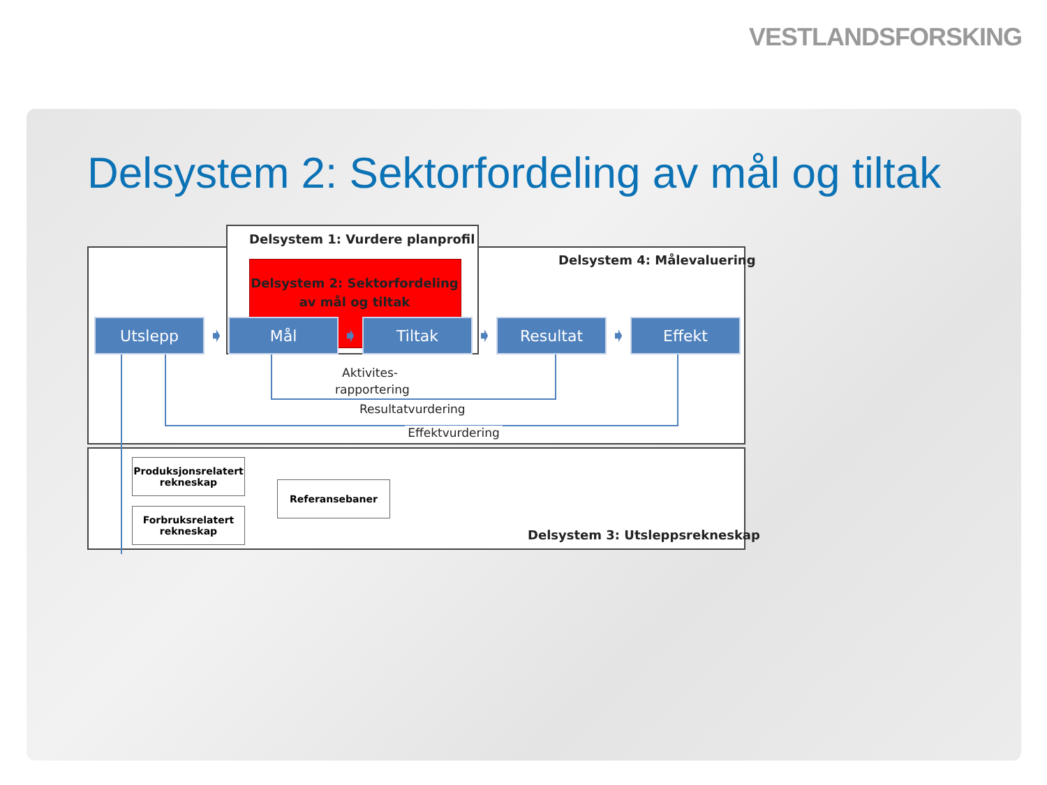VESTLANDSFORSKING
Delsystem 2: Sektorfordeling av mål og tiltak
Delsystem 1: Vurdere planprofil
Delsystem 4: Målevaluering
Delsystem 2: Sektorfordeling
av mål og tiltak
Utslepp
➧
Mål
➧
Tiltak
➧
Resultat
➧
Effekt
Aktivites-
rapportering
Resultatvurdering
Effektvurdering
Produksjonsrelatert
rekneskap
Forbruksrelatert
rekneskap
Referansebaner
Delsystem 3: Utsleppsrekneskap